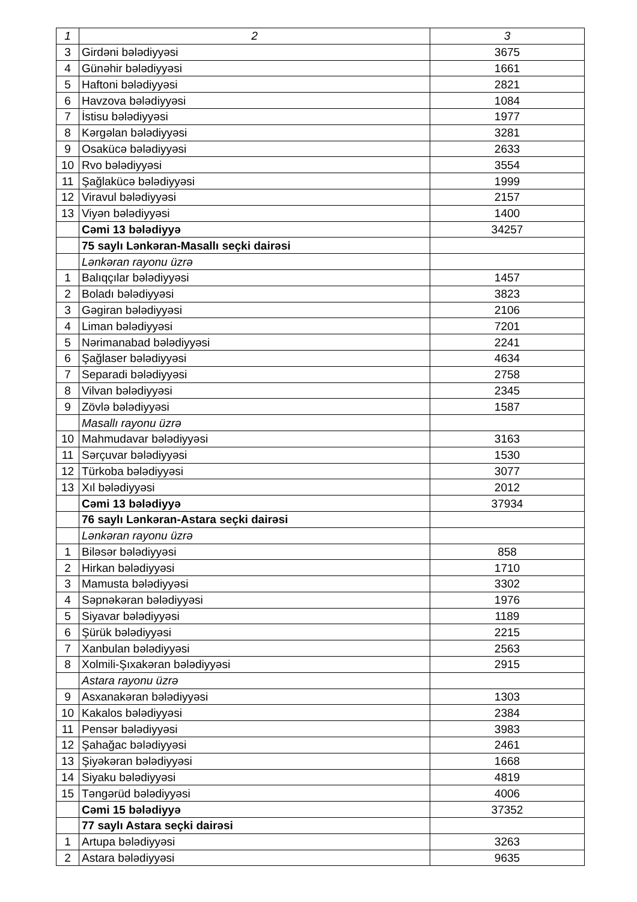| 1 | 2 | 3 |
| --- | --- | --- |
| 3 | Girdəni bələdiyyəsi | 3675 |
| 4 | Günəhir bələdiyyəsi | 1661 |
| 5 | Haftoni bələdiyyəsi | 2821 |
| 6 | Havzova bələdiyyəsi | 1084 |
| 7 | İstisu bələdiyyəsi | 1977 |
| 8 | Kərgəlan bələdiyyəsi | 3281 |
| 9 | Osakücə bələdiyyəsi | 2633 |
| 10 | Rvo bələdiyyəsi | 3554 |
| 11 | Şağlakücə bələdiyyəsi | 1999 |
| 12 | Viravul bələdiyyəsi | 2157 |
| 13 | Viyən bələdiyyəsi | 1400 |
| | Cəmi 13 bələdiyyə | 34257 |
| | 75 saylı Lənkəran-Masallı seçki dairəsi | |
| | Lənkəran rayonu üzrə | |
| 1 | Balıqçılar bələdiyyəsi | 1457 |
| 2 | Boladı bələdiyyəsi | 3823 |
| 3 | Gəgiran bələdiyyəsi | 2106 |
| 4 | Liman bələdiyyəsi | 7201 |
| 5 | Nərimanabad bələdiyyəsi | 2241 |
| 6 | Şağlaser bələdiyyəsi | 4634 |
| 7 | Separadi bələdiyyəsi | 2758 |
| 8 | Vilvan bələdiyyəsi | 2345 |
| 9 | Zövlə bələdiyyəsi | 1587 |
| | Masallı rayonu üzrə | |
| 10 | Mahmudavar bələdiyyəsi | 3163 |
| 11 | Sərçuvar bələdiyyəsi | 1530 |
| 12 | Türkoba bələdiyyəsi | 3077 |
| 13 | Xıl bələdiyyəsi | 2012 |
| | Cəmi 13 bələdiyyə | 37934 |
| | 76 saylı Lənkəran-Astara seçki dairəsi | |
| | Lənkəran rayonu üzrə | |
| 1 | Biləsər bələdiyyəsi | 858 |
| 2 | Hirkan bələdiyyəsi | 1710 |
| 3 | Mamusta bələdiyyəsi | 3302 |
| 4 | Səpnəkəran bələdiyyəsi | 1976 |
| 5 | Siyavar bələdiyyəsi | 1189 |
| 6 | Şürük bələdiyyəsi | 2215 |
| 7 | Xanbulan bələdiyyəsi | 2563 |
| 8 | Xolmili-Şıxakəran bələdiyyəsi | 2915 |
| | Astara rayonu üzrə | |
| 9 | Asxanakəran bələdiyyəsi | 1303 |
| 10 | Kakalos bələdiyyəsi | 2384 |
| 11 | Pensər bələdiyyəsi | 3983 |
| 12 | Şahağac bələdiyyəsi | 2461 |
| 13 | Şiyəkəran bələdiyyəsi | 1668 |
| 14 | Siyaku bələdiyyəsi | 4819 |
| 15 | Təngərüd bələdiyyəsi | 4006 |
| | Cəmi 15 bələdiyyə | 37352 |
| | 77 saylı Astara seçki dairəsi | |
| 1 | Artupa bələdiyyəsi | 3263 |
| 2 | Astara bələdiyyəsi | 9635 |